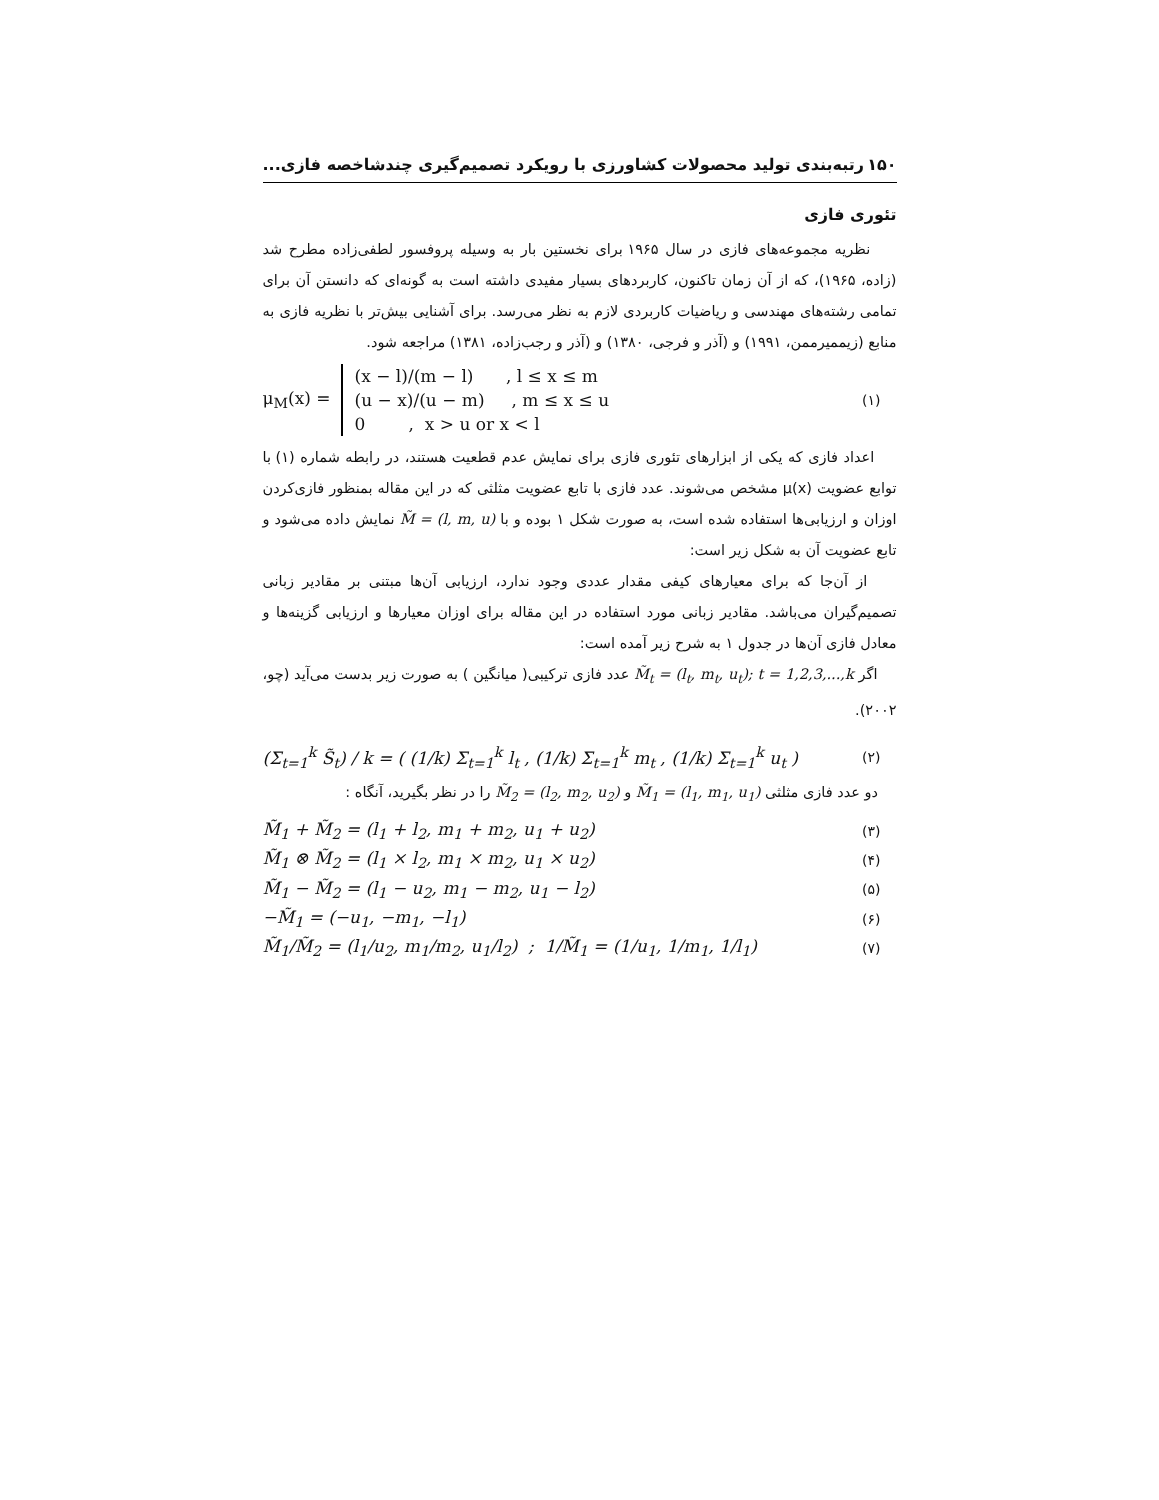۱۵۰ رتبه‌بندی تولید محصولات کشاورزی با رویکرد تصمیم‌گیری چندشاخصه فازی...
تئوری فازی
نظریه مجموعه‌های فازی در سال ۱۹۶۵ برای نخستین بار به وسیله پروفسور لطفی‌زاده مطرح شد (زاده، ۱۹۶۵)، که از آن زمان تاکنون، کاربردهای بسیار مفیدی داشته است به گونه‌ای که دانستن آن برای تمامی رشته‌های مهندسی و ریاضیات کاربردی لازم به نظر می‌رسد. برای آشنایی بیش‌تر با نظریه فازی به منابع (زیممیرممن، ۱۹۹۱) و (آذر و فرجی، ۱۳۸۰) و (آذر و رجب‌زاده، ۱۳۸۱) مراجعه شود.
μ<sub>M</sub>(x) =
(x − l)/(m − l) , l ≤ x ≤ m
(u − x)/(u − m) , m ≤ x ≤ u
0 , x > u or x < l
(۱)
اعداد فازی که یکی از ابزارهای تئوری فازی برای نمایش عدم قطعیت هستند، در رابطه شماره (۱) با توابع عضویت μ(x) مشخص می‌شوند. عدد فازی با تابع عضویت مثلثی که در این مقاله بمنظور فازی‌کردن اوزان و ارزیابی‌ها استفاده شده است، به صورت شکل ۱ بوده و با M̃ = (l, m, u) نمایش داده می‌شود و تابع عضویت آن به شکل زیر است:
از آن‌جا که برای معیارهای کیفی مقدار عددی وجود ندارد، ارزیابی آن‌ها مبتنی بر مقادیر زبانی تصمیم‌گیران می‌باشد. مقادیر زبانی مورد استفاده در این مقاله برای اوزان معیارها و ارزیابی گزینه‌ها و معادل فازی آن‌ها در جدول ۱ به شرح زیر آمده است:
اگر M̃<sub>t</sub> = (l<sub>t</sub>, m<sub>t</sub>, u<sub>t</sub>); t = 1,2,3,...,k عدد فازی ترکیبی( میانگین ) به صورت زیر بدست می‌آید (چو، ۲۰۰۲).
(Σ<sub>t=1</sub><sup>k</sup> S̃<sub>t</sub>) / k = ( (1/k) Σ<sub>t=1</sub><sup>k</sup> l<sub>t</sub> , (1/k) Σ<sub>t=1</sub><sup>k</sup> m<sub>t</sub> , (1/k) Σ<sub>t=1</sub><sup>k</sup> u<sub>t</sub> ) (۲)
دو عدد فازی مثلثی M̃<sub>1</sub> = (l<sub>1</sub>, m<sub>1</sub>, u<sub>1</sub>) و M̃<sub>2</sub> = (l<sub>2</sub>, m<sub>2</sub>, u<sub>2</sub>) را در نظر بگیرید، آنگاه :
M̃<sub>1</sub> + M̃<sub>2</sub> = (l<sub>1</sub> + l<sub>2</sub>, m<sub>1</sub> + m<sub>2</sub>, u<sub>1</sub> + u<sub>2</sub>) (۳)
M̃<sub>1</sub> ⊗ M̃<sub>2</sub> = (l<sub>1</sub> × l<sub>2</sub>, m<sub>1</sub> × m<sub>2</sub>, u<sub>1</sub> × u<sub>2</sub>) (۴)
M̃<sub>1</sub> − M̃<sub>2</sub> = (l<sub>1</sub> − u<sub>2</sub>, m<sub>1</sub> − m<sub>2</sub>, u<sub>1</sub> − l<sub>2</sub>) (۵)
−M̃<sub>1</sub> = (−u<sub>1</sub>, −m<sub>1</sub>, −l<sub>1</sub>) (۶)
M̃<sub>1</sub>/M̃<sub>2</sub> = (l<sub>1</sub>/u<sub>2</sub>, m<sub>1</sub>/m<sub>2</sub>, u<sub>1</sub>/l<sub>2</sub>) ; 1/M̃<sub>1</sub> = (1/u<sub>1</sub>, 1/m<sub>1</sub>, 1/l<sub>1</sub>) (۷)